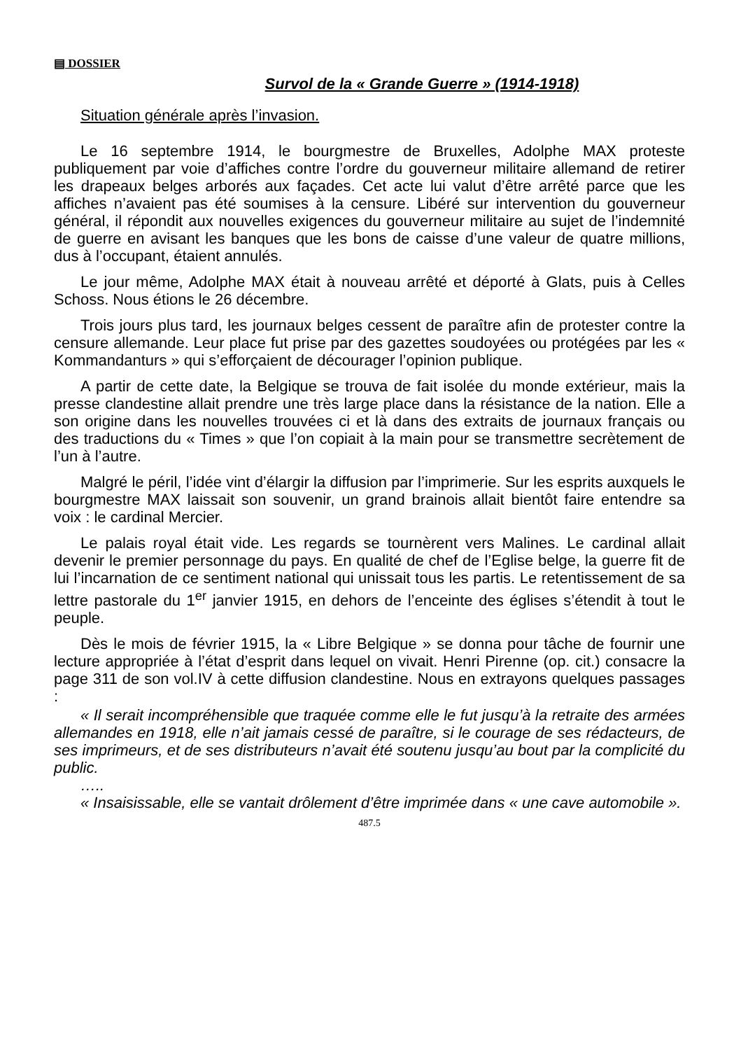▤ DOSSIER
Survol de la « Grande Guerre » (1914-1918)
Situation générale après l’invasion.
Le 16 septembre 1914, le bourgmestre de Bruxelles, Adolphe MAX proteste publiquement par voie d’affiches contre l’ordre du gouverneur militaire allemand de retirer les drapeaux belges arborés aux façades. Cet acte lui valut d’être arrêté parce que les affiches n’avaient pas été soumises à la censure. Libéré sur intervention du gouverneur général, il répondit aux nouvelles exigences du gouverneur militaire au sujet de l’indemnité de guerre en avisant les banques que les bons de caisse d’une valeur de quatre millions, dus à l’occupant, étaient annulés.
Le jour même, Adolphe MAX était à nouveau arrêté et déporté à Glats, puis à Celles Schoss. Nous étions le 26 décembre.
Trois jours plus tard, les journaux belges cessent de paraître afin de protester contre la censure allemande. Leur place fut prise par des gazettes soudoyées ou protégées par les « Kommandanturs » qui s’efforçaient de décourager l’opinion publique.
A partir de cette date, la Belgique se trouva de fait isolée du monde extérieur, mais la presse clandestine allait prendre une très large place dans la résistance de la nation. Elle a son origine dans les nouvelles trouvées ci et là dans des extraits de journaux français ou des traductions du « Times » que l’on copiait à la main pour se transmettre secrètement de l’un à l’autre.
Malgré le péril, l’idée vint d’élargir la diffusion par l’imprimerie. Sur les esprits auxquels le bourgmestre MAX laissait son souvenir, un grand brainois allait bientôt faire entendre sa voix : le cardinal Mercier.
Le palais royal était vide. Les regards se tournèrent vers Malines. Le cardinal allait devenir le premier personnage du pays. En qualité de chef de l’Eglise belge, la guerre fit de lui l’incarnation de ce sentiment national qui unissait tous les partis. Le retentissement de sa lettre pastorale du 1<sup>er</sup> janvier 1915, en dehors de l’enceinte des églises s’étendit à tout le peuple.
Dès le mois de février 1915, la « Libre Belgique » se donna pour tâche de fournir une lecture appropriée à l’état d’esprit dans lequel on vivait. Henri Pirenne (op. cit.) consacre la page 311 de son vol.IV à cette diffusion clandestine. Nous en extrayons quelques passages :
« Il serait incompréhensible que traquée comme elle le fut jusqu’à la retraite des armées allemandes en 1918, elle n’ait jamais cessé de paraître, si le courage de ses rédacteurs, de ses imprimeurs, et de ses distributeurs n’avait été soutenu jusqu’au bout par la complicité du public.
…..
« Insaisissable, elle se vantait drôlement d’être imprimée dans « une cave automobile ».
487.5